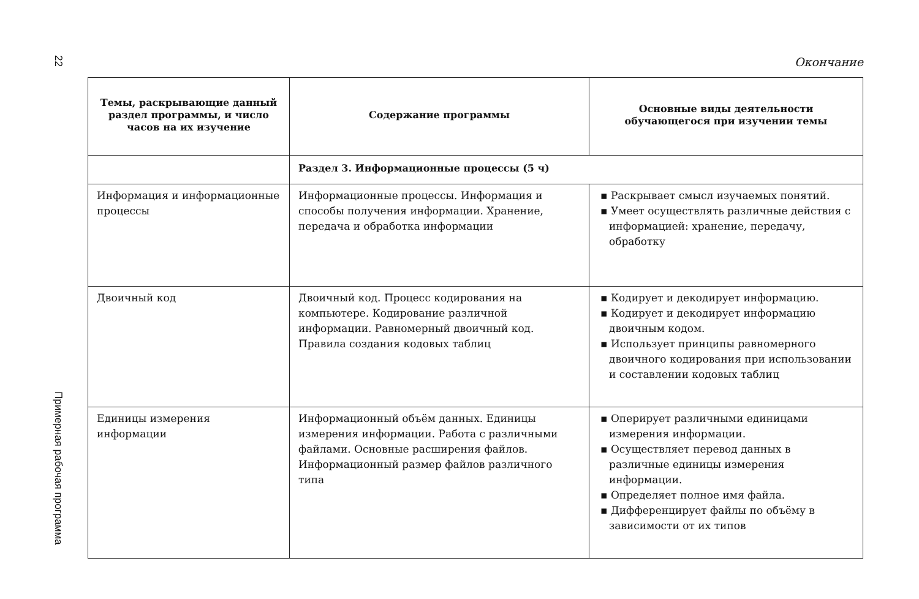22
Примерная рабочая программа
Окончание
| Темы, раскрывающие данный раздел программы, и число часов на их изучение | Содержание программы | Основные виды деятельности обучающегося при изучении темы |
| --- | --- | --- |
| | Раздел 3. Информационные процессы (5 ч) | |
| Информация и информационные процессы | Информационные процессы. Информация и способы получения информации. Хранение, передача и обработка информации | ▪ Раскрывает смысл изучаемых понятий. ▪ Умеет осуществлять различные действия с информацией: хранение, передачу, обработку |
| Двоичный код | Двоичный код. Процесс кодирования на компьютере. Кодирование различной информации. Равномерный двоичный код. Правила создания кодовых таблиц | ▪ Кодирует и декодирует информацию. ▪ Кодирует и декодирует информацию двоичным кодом. ▪ Использует принципы равномерного двоичного кодирования при использовании и составлении кодовых таблиц |
| Единицы измерения информации | Информационный объём данных. Единицы измерения информации. Работа с различными файлами. Основные расширения файлов. Информационный размер файлов различного типа | ▪ Оперирует различными единицами измерения информации. ▪ Осуществляет перевод данных в различные единицы измерения информации. ▪ Определяет полное имя файла. ▪ Дифференцирует файлы по объёму в зависимости от их типов |